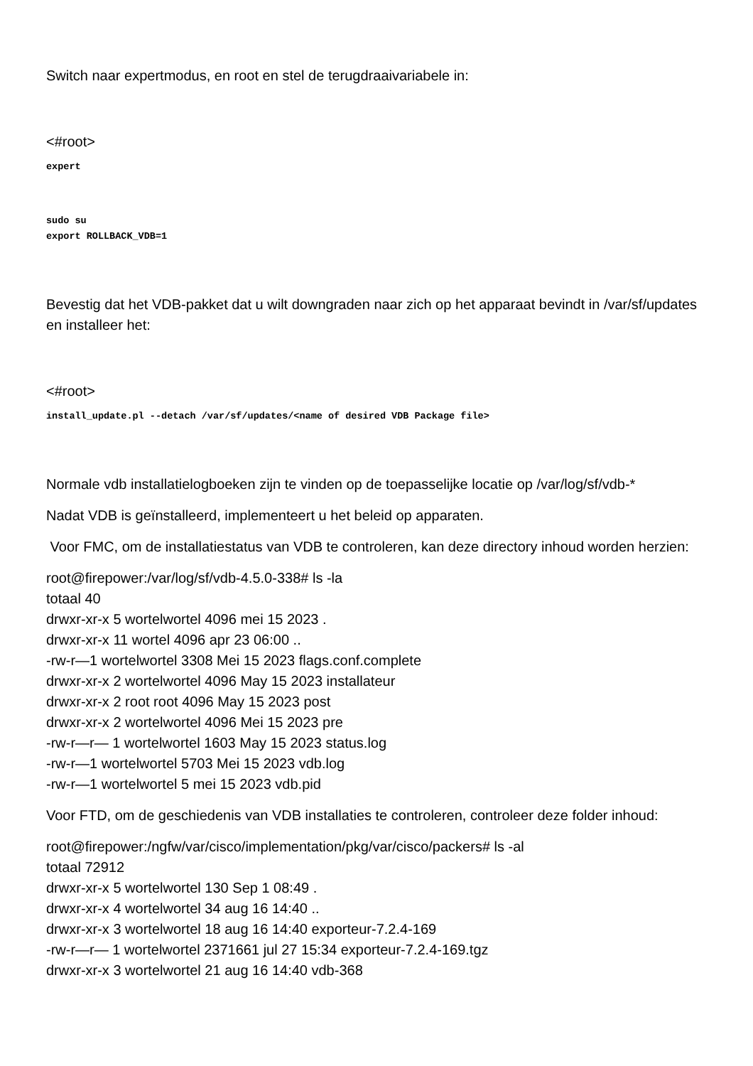Switch naar expertmodus, en root en stel de terugdraaivariabele in:
<#root>
expert
sudo su
export ROLLBACK_VDB=1
Bevestig dat het VDB-pakket dat u wilt downgraden naar zich op het apparaat bevindt in /var/sf/updates en installeer het:
<#root>
install_update.pl --detach /var/sf/updates/<name of desired VDB Package file>
Normale vdb installatielogboeken zijn te vinden op de toepasselijke locatie op /var/log/sf/vdb-*
Nadat VDB is geïnstalleerd, implementeert u het beleid op apparaten.
Voor FMC, om de installatiestatus van VDB te controleren, kan deze directory inhoud worden herzien:
root@firepower:/var/log/sf/vdb-4.5.0-338# ls -la
totaal 40
drwxr-xr-x 5 wortelwortel 4096 mei 15 2023 .
drwxr-xr-x 11 wortel 4096 apr 23 06:00 ..
-rw-r—1 wortelwortel 3308 Mei 15 2023 flags.conf.complete
drwxr-xr-x 2 wortelwortel 4096 May 15 2023 installateur
drwxr-xr-x 2 root root 4096 May 15 2023 post
drwxr-xr-x 2 wortelwortel 4096 Mei 15 2023 pre
-rw-r—r— 1 wortelwortel 1603 May 15 2023 status.log
-rw-r—1 wortelwortel 5703 Mei 15 2023 vdb.log
-rw-r—1 wortelwortel 5 mei 15 2023 vdb.pid
Voor FTD, om de geschiedenis van VDB installaties te controleren, controleer deze folder inhoud:
root@firepower:/ngfw/var/cisco/implementation/pkg/var/cisco/packers# ls -al
totaal 72912
drwxr-xr-x 5 wortelwortel 130 Sep 1 08:49 .
drwxr-xr-x 4 wortelwortel 34 aug 16 14:40 ..
drwxr-xr-x 3 wortelwortel 18 aug 16 14:40 exporteur-7.2.4-169
-rw-r—r— 1 wortelwortel 2371661 jul 27 15:34 exporteur-7.2.4-169.tgz
drwxr-xr-x 3 wortelwortel 21 aug 16 14:40 vdb-368